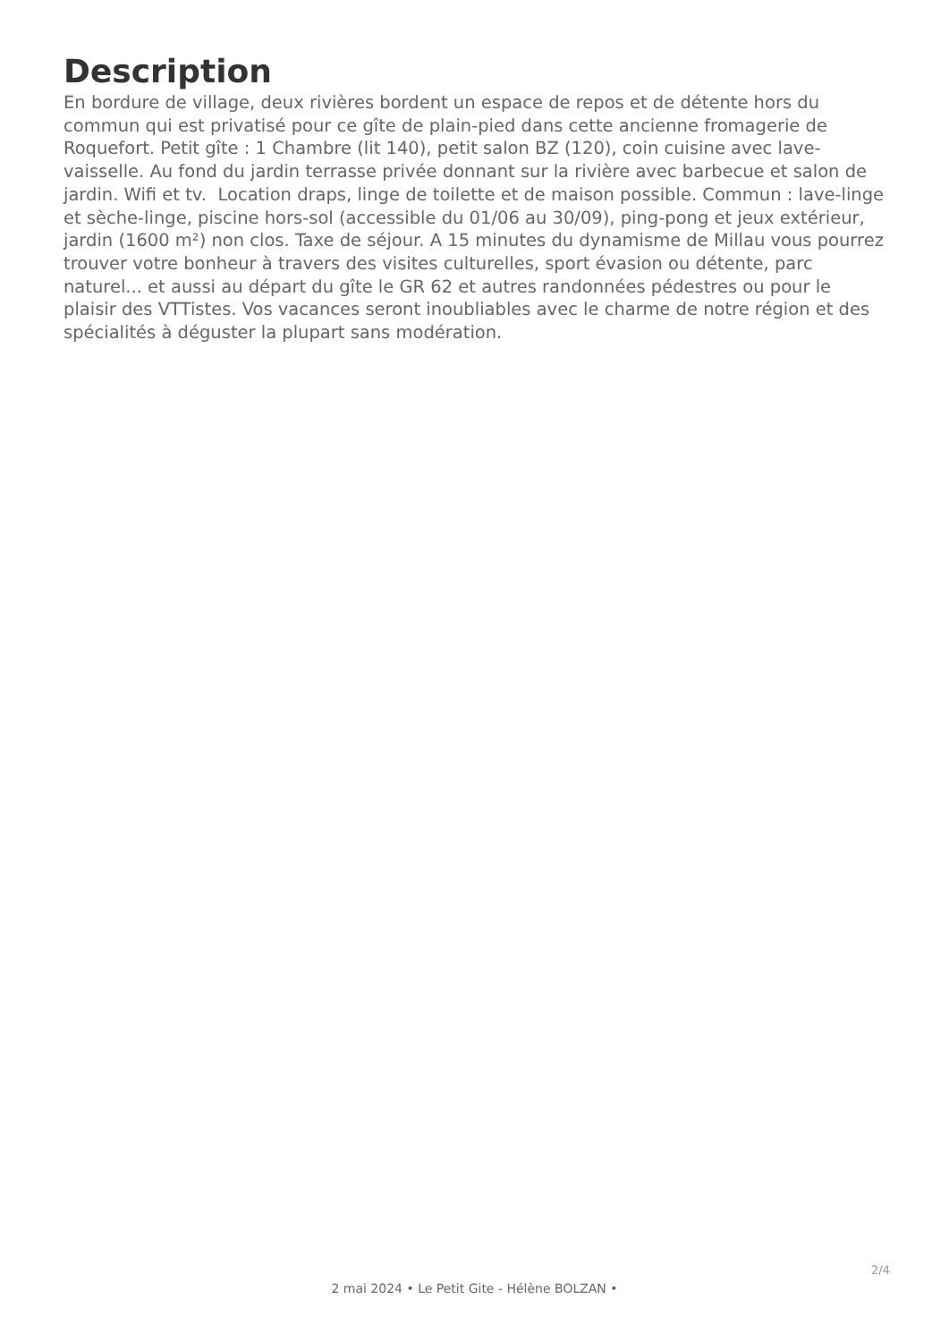Description
En bordure de village, deux rivières bordent un espace de repos et de détente hors du commun qui est privatisé pour ce gîte de plain-pied dans cette ancienne fromagerie de Roquefort. Petit gîte : 1 Chambre (lit 140), petit salon BZ (120), coin cuisine avec lave-vaisselle. Au fond du jardin terrasse privée donnant sur la rivière avec barbecue et salon de jardin. Wifi et tv. Location draps, linge de toilette et de maison possible. Commun : lave-linge et sèche-linge, piscine hors-sol (accessible du 01/06 au 30/09), ping-pong et jeux extérieur, jardin (1600 m²) non clos. Taxe de séjour. A 15 minutes du dynamisme de Millau vous pourrez trouver votre bonheur à travers des visites culturelles, sport évasion ou détente, parc naturel... et aussi au départ du gîte le GR 62 et autres randonnées pédestres ou pour le plaisir des VTTistes. Vos vacances seront inoubliables avec le charme de notre région et des spécialités à déguster la plupart sans modération.
2/4
2 mai 2024 • Le Petit Gite - Hélène BOLZAN •